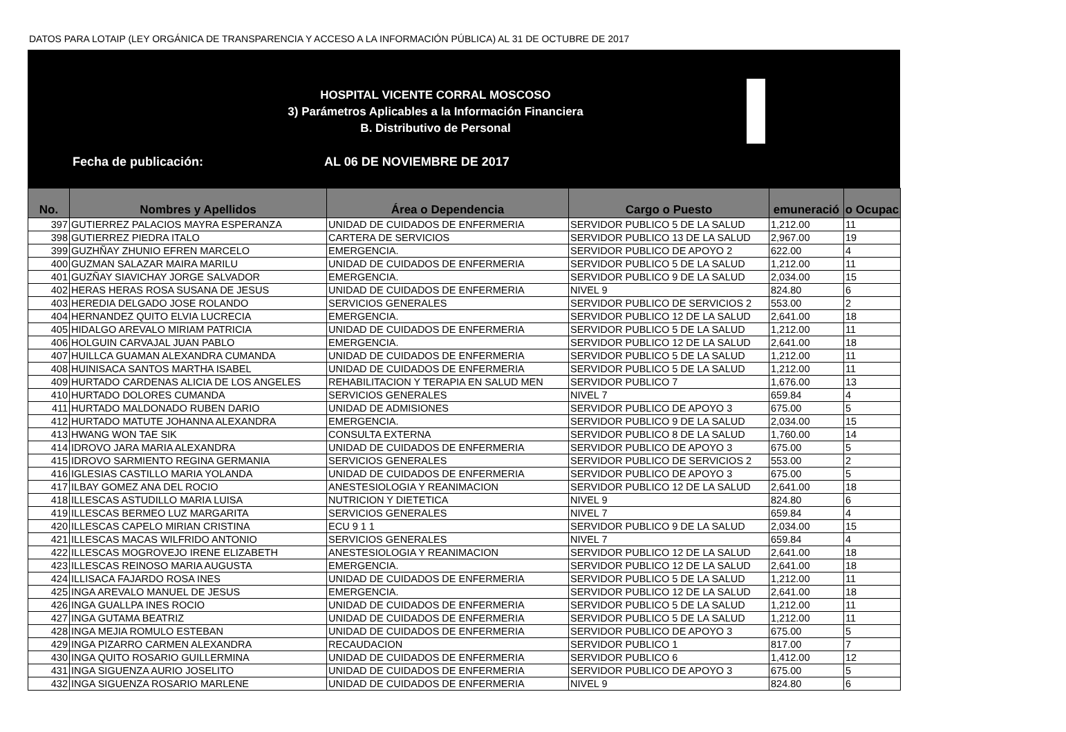DATOS PARA LOTAIP (LEY ORGÁNICA DE TRANSPARENCIA Y ACCESO A LA INFORMACIÓN PÚBLICA) AL 31 DE OCTUBRE DE 2017
HOSPITAL VICENTE CORRAL MOSCOSO
3) Parámetros Aplicables a la Información Financiera
B. Distributivo de Personal
Fecha de publicación: AL 06 DE NOVIEMBRE DE 2017
| No. | Nombres y Apellidos | Área o Dependencia | Cargo o Puesto | emuneració | o Ocupac |
| --- | --- | --- | --- | --- | --- |
| 397 | GUTIERREZ PALACIOS MAYRA ESPERANZA | UNIDAD DE CUIDADOS DE ENFERMERIA | SERVIDOR PUBLICO 5 DE LA SALUD | 1,212.00 | 11 |
| 398 | GUTIERREZ PIEDRA ITALO | CARTERA DE SERVICIOS | SERVIDOR PUBLICO 13 DE LA SALUD | 2,967.00 | 19 |
| 399 | GUZHÑAY ZHUNIO EFREN MARCELO | EMERGENCIA. | SERVIDOR PUBLICO DE APOYO 2 | 622.00 | 4 |
| 400 | GUZMAN SALAZAR MAIRA MARILU | UNIDAD DE CUIDADOS DE ENFERMERIA | SERVIDOR PUBLICO 5 DE LA SALUD | 1,212.00 | 11 |
| 401 | GUZÑAY SIAVICHAY JORGE SALVADOR | EMERGENCIA. | SERVIDOR PUBLICO 9 DE LA SALUD | 2,034.00 | 15 |
| 402 | HERAS HERAS ROSA SUSANA DE JESUS | UNIDAD DE CUIDADOS DE ENFERMERIA | NIVEL 9 | 824.80 | 6 |
| 403 | HEREDIA DELGADO JOSE ROLANDO | SERVICIOS GENERALES | SERVIDOR PUBLICO DE SERVICIOS 2 | 553.00 | 2 |
| 404 | HERNANDEZ QUITO ELVIA LUCRECIA | EMERGENCIA. | SERVIDOR PUBLICO 12 DE LA SALUD | 2,641.00 | 18 |
| 405 | HIDALGO AREVALO MIRIAM PATRICIA | UNIDAD DE CUIDADOS DE ENFERMERIA | SERVIDOR PUBLICO 5 DE LA SALUD | 1,212.00 | 11 |
| 406 | HOLGUIN CARVAJAL JUAN PABLO | EMERGENCIA. | SERVIDOR PUBLICO 12 DE LA SALUD | 2,641.00 | 18 |
| 407 | HUILLCA GUAMAN ALEXANDRA CUMANDA | UNIDAD DE CUIDADOS DE ENFERMERIA | SERVIDOR PUBLICO 5 DE LA SALUD | 1,212.00 | 11 |
| 408 | HUINISACA SANTOS MARTHA ISABEL | UNIDAD DE CUIDADOS DE ENFERMERIA | SERVIDOR PUBLICO 5 DE LA SALUD | 1,212.00 | 11 |
| 409 | HURTADO CARDENAS ALICIA DE LOS ANGELES | REHABILITACION Y TERAPIA EN SALUD MEN | SERVIDOR PUBLICO 7 | 1,676.00 | 13 |
| 410 | HURTADO DOLORES CUMANDA | SERVICIOS GENERALES | NIVEL 7 | 659.84 | 4 |
| 411 | HURTADO MALDONADO RUBEN DARIO | UNIDAD DE ADMISIONES | SERVIDOR PUBLICO DE APOYO 3 | 675.00 | 5 |
| 412 | HURTADO MATUTE JOHANNA ALEXANDRA | EMERGENCIA. | SERVIDOR PUBLICO 9 DE LA SALUD | 2,034.00 | 15 |
| 413 | HWANG WON TAE SIK | CONSULTA EXTERNA | SERVIDOR PUBLICO 8 DE LA SALUD | 1,760.00 | 14 |
| 414 | IDROVO JARA MARIA ALEXANDRA | UNIDAD DE CUIDADOS DE ENFERMERIA | SERVIDOR PUBLICO DE APOYO 3 | 675.00 | 5 |
| 415 | IDROVO SARMIENTO REGINA GERMANIA | SERVICIOS GENERALES | SERVIDOR PUBLICO DE SERVICIOS 2 | 553.00 | 2 |
| 416 | IGLESIAS CASTILLO MARIA YOLANDA | UNIDAD DE CUIDADOS DE ENFERMERIA | SERVIDOR PUBLICO DE APOYO 3 | 675.00 | 5 |
| 417 | ILBAY GOMEZ ANA DEL ROCIO | ANESTESIOLOGIA Y REANIMACION | SERVIDOR PUBLICO 12 DE LA SALUD | 2,641.00 | 18 |
| 418 | ILLESCAS ASTUDILLO MARIA LUISA | NUTRICION Y DIETETICA | NIVEL 9 | 824.80 | 6 |
| 419 | ILLESCAS BERMEO LUZ MARGARITA | SERVICIOS GENERALES | NIVEL 7 | 659.84 | 4 |
| 420 | ILLESCAS CAPELO MIRIAN CRISTINA | ECU 9 1 1 | SERVIDOR PUBLICO 9 DE LA SALUD | 2,034.00 | 15 |
| 421 | ILLESCAS MACAS WILFRIDO ANTONIO | SERVICIOS GENERALES | NIVEL 7 | 659.84 | 4 |
| 422 | ILLESCAS MOGROVEJO IRENE ELIZABETH | ANESTESIOLOGIA Y REANIMACION | SERVIDOR PUBLICO 12 DE LA SALUD | 2,641.00 | 18 |
| 423 | ILLESCAS REINOSO MARIA AUGUSTA | EMERGENCIA. | SERVIDOR PUBLICO 12 DE LA SALUD | 2,641.00 | 18 |
| 424 | ILLISACA FAJARDO ROSA INES | UNIDAD DE CUIDADOS DE ENFERMERIA | SERVIDOR PUBLICO 5 DE LA SALUD | 1,212.00 | 11 |
| 425 | INGA AREVALO MANUEL DE JESUS | EMERGENCIA. | SERVIDOR PUBLICO 12 DE LA SALUD | 2,641.00 | 18 |
| 426 | INGA GUALLPA INES ROCIO | UNIDAD DE CUIDADOS DE ENFERMERIA | SERVIDOR PUBLICO 5 DE LA SALUD | 1,212.00 | 11 |
| 427 | INGA GUTAMA BEATRIZ | UNIDAD DE CUIDADOS DE ENFERMERIA | SERVIDOR PUBLICO 5 DE LA SALUD | 1,212.00 | 11 |
| 428 | INGA MEJIA ROMULO ESTEBAN | UNIDAD DE CUIDADOS DE ENFERMERIA | SERVIDOR PUBLICO DE APOYO 3 | 675.00 | 5 |
| 429 | INGA PIZARRO CARMEN ALEXANDRA | RECAUDACION | SERVIDOR PUBLICO 1 | 817.00 | 7 |
| 430 | INGA QUITO ROSARIO GUILLERMINA | UNIDAD DE CUIDADOS DE ENFERMERIA | SERVIDOR PUBLICO 6 | 1,412.00 | 12 |
| 431 | INGA SIGUENZA AURIO JOSELITO | UNIDAD DE CUIDADOS DE ENFERMERIA | SERVIDOR PUBLICO DE APOYO 3 | 675.00 | 5 |
| 432 | INGA SIGUENZA ROSARIO MARLENE | UNIDAD DE CUIDADOS DE ENFERMERIA | NIVEL 9 | 824.80 | 6 |